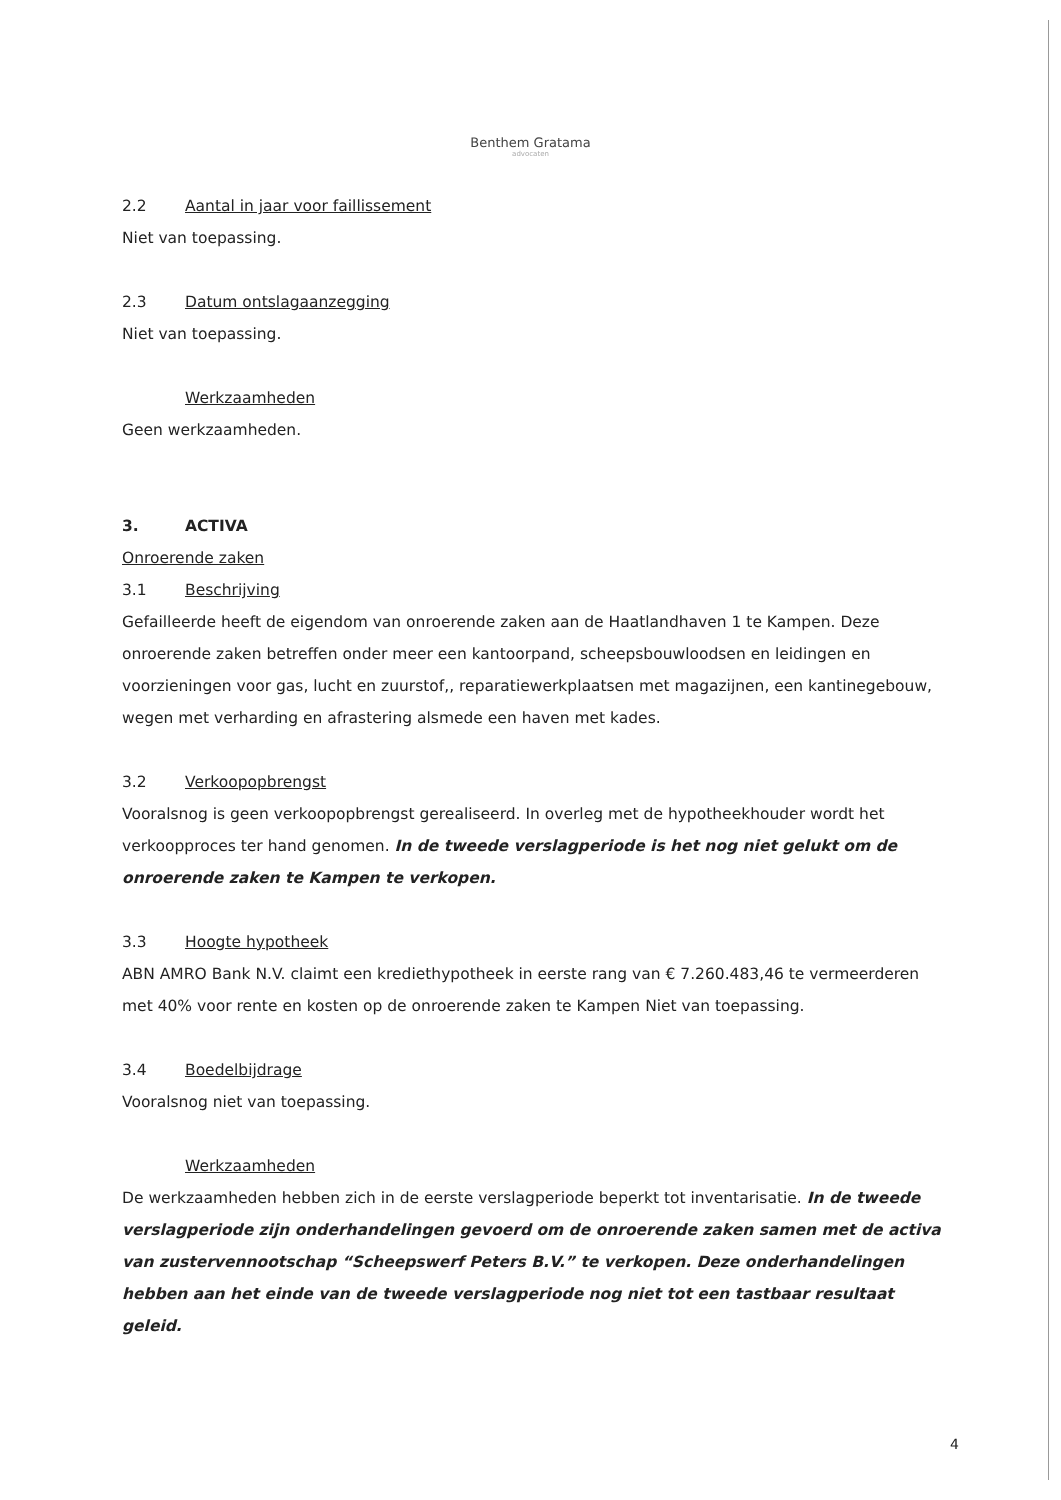Benthem Gratama
advocaten
2.2 Aantal in jaar voor faillissement
Niet van toepassing.
2.3 Datum ontslagaanzegging
Niet van toepassing.
Werkzaamheden
Geen werkzaamheden.
3. ACTIVA
Onroerende zaken
3.1 Beschrijving
Gefailleerde heeft de eigendom van onroerende zaken aan de Haatlandhaven 1 te Kampen. Deze onroerende zaken betreffen onder meer een kantoorpand, scheepsbouwloodsen en leidingen en voorzieningen voor gas, lucht en zuurstof,, reparatiewerkplaatsen met magazijnen, een kantinegebouw, wegen met verharding en afrastering alsmede een haven met kades.
3.2 Verkoopopbrengst
Vooralsnog is geen verkoopopbrengst gerealiseerd. In overleg met de hypotheekhouder wordt het verkoopproces ter hand genomen. In de tweede verslagperiode is het nog niet gelukt om de onroerende zaken te Kampen te verkopen.
3.3 Hoogte hypotheek
ABN AMRO Bank N.V. claimt een krediethypotheek in eerste rang van € 7.260.483,46 te vermeerderen met 40% voor rente en kosten op de onroerende zaken te Kampen Niet van toepassing.
3.4 Boedelbijdrage
Vooralsnog niet van toepassing.
Werkzaamheden
De werkzaamheden hebben zich in de eerste verslagperiode beperkt tot inventarisatie. In de tweede verslagperiode zijn onderhandelingen gevoerd om de onroerende zaken samen met de activa van zustervennootschap “Scheepswerf Peters B.V.” te verkopen. Deze onderhandelingen hebben aan het einde van de tweede verslagperiode nog niet tot een tastbaar resultaat geleid.
4